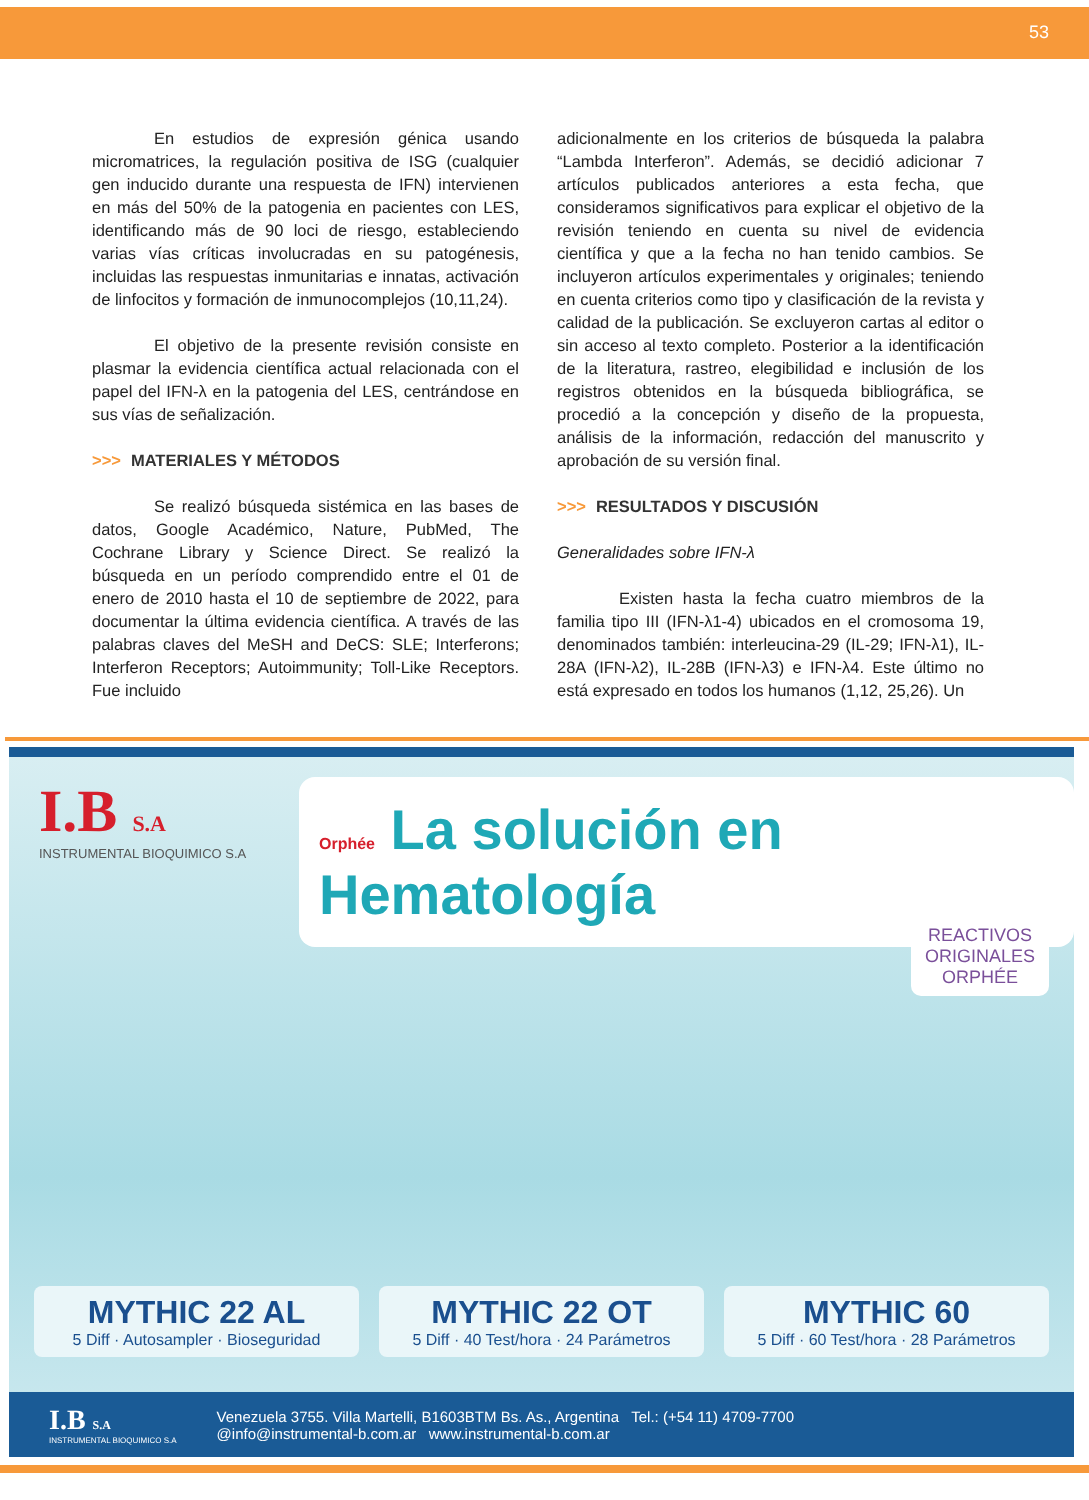53
En estudios de expresión génica usando micromatrices, la regulación positiva de ISG (cualquier gen inducido durante una respuesta de IFN) intervienen en más del 50% de la patogenia en pacientes con LES, identificando más de 90 loci de riesgo, estableciendo varias vías críticas involucradas en su patogénesis, incluidas las respuestas inmunitarias e innatas, activación de linfocitos y formación de inmunocomplejos (10,11,24).
El objetivo de la presente revisión consiste en plasmar la evidencia científica actual relacionada con el papel del IFN-λ en la patogenia del LES, centrándose en sus vías de señalización.
>>> MATERIALES Y MÉTODOS
Se realizó búsqueda sistémica en las bases de datos, Google Académico, Nature, PubMed, The Cochrane Library y Science Direct. Se realizó la búsqueda en un período comprendido entre el 01 de enero de 2010 hasta el 10 de septiembre de 2022, para documentar la última evidencia científica. A través de las palabras claves del MeSH and DeCS: SLE; Interferons; Interferon Receptors; Autoimmunity; Toll-Like Receptors. Fue incluido
adicionalmente en los criterios de búsqueda la palabra “Lambda Interferon”. Además, se decidió adicionar 7 artículos publicados anteriores a esta fecha, que consideramos significativos para explicar el objetivo de la revisión teniendo en cuenta su nivel de evidencia científica y que a la fecha no han tenido cambios. Se incluyeron artículos experimentales y originales; teniendo en cuenta criterios como tipo y clasificación de la revista y calidad de la publicación. Se excluyeron cartas al editor o sin acceso al texto completo. Posterior a la identificación de la literatura, rastreo, elegibilidad e inclusión de los registros obtenidos en la búsqueda bibliográfica, se procedió a la concepción y diseño de la propuesta, análisis de la información, redacción del manuscrito y aprobación de su versión final.
>>> RESULTADOS Y DISCUSIÓN
Generalidades sobre IFN-λ
Existen hasta la fecha cuatro miembros de la familia tipo III (IFN-λ1-4) ubicados en el cromosoma 19, denominados también: interleucina-29 (IL-29; IFN-λ1), IL- 28A (IFN-λ2), IL-28B (IFN-λ3) e IFN-λ4. Este último no está expresado en todos los humanos (1,12, 25,26). Un
I.B S.A
INSTRUMENTAL BIOQUIMICO S.A
Orphée La solución en Hematología
REACTIVOS
ORIGINALES
ORPHÉE
MYTHIC 22 AL
5 Diff · Autosampler · Bioseguridad
MYTHIC 22 OT
5 Diff · 40 Test/hora · 24 Parámetros
MYTHIC 60
5 Diff · 60 Test/hora · 28 Parámetros
I.B S.A
INSTRUMENTAL BIOQUIMICO S.A
Venezuela 3755. Villa Martelli, B1603BTM Bs. As., Argentina Tel.: (+54 11) 4709-7700
@info@instrumental-b.com.ar www.instrumental-b.com.ar